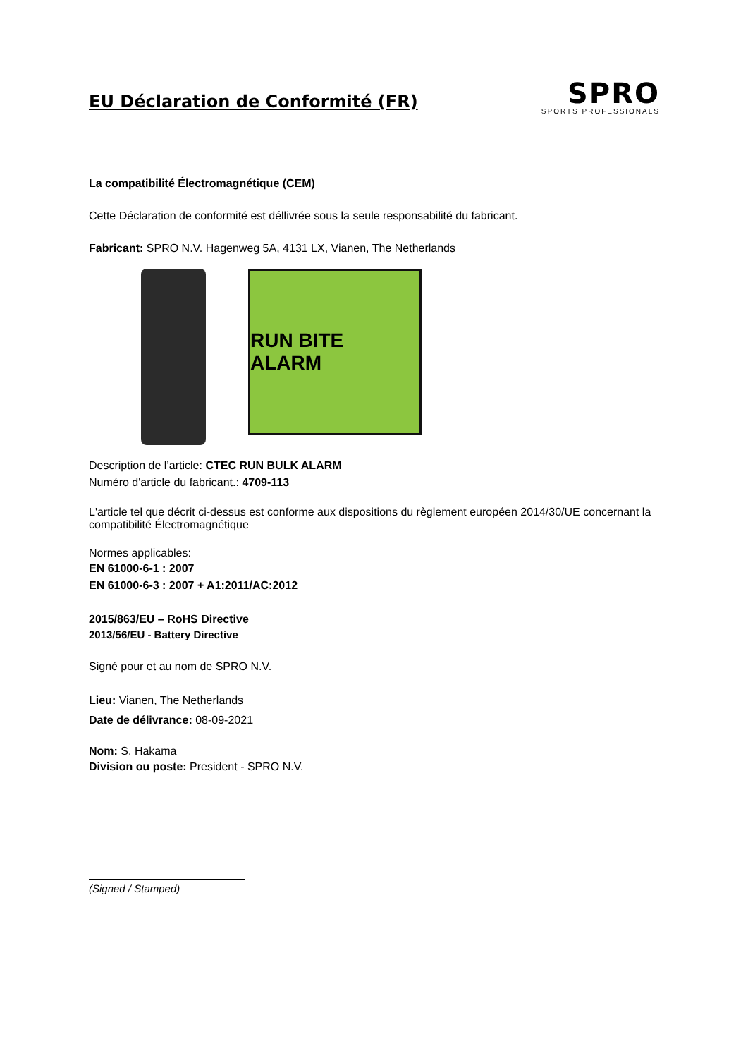EU Déclaration de Conformité (FR)
SPRO
SPORTS PROFESSIONALS
La compatibilité Électromagnétique (CEM)
Cette Déclaration de conformité est déllivrée sous la seule responsabilité du fabricant.
Fabricant: SPRO N.V. Hagenweg 5A, 4131 LX, Vianen, The Netherlands
RUN BITE ALARM
Description de l’article: CTEC RUN BULK ALARM
Numéro d'article du fabricant.: 4709-113
L'article tel que décrit ci-dessus est conforme aux dispositions du règlement européen 2014/30/UE concernant la compatibilité Électromagnétique
Normes applicables:
EN 61000-6-1 : 2007
EN 61000-6-3 : 2007 + A1:2011/AC:2012
2015/863/EU – RoHS Directive
2013/56/EU - Battery Directive
Signé pour et au nom de SPRO N.V.
Lieu: Vianen, The Netherlands
Date de délivrance: 08-09-2021
Nom: S. Hakama
Division ou poste: President - SPRO N.V.
(Signed / Stamped)